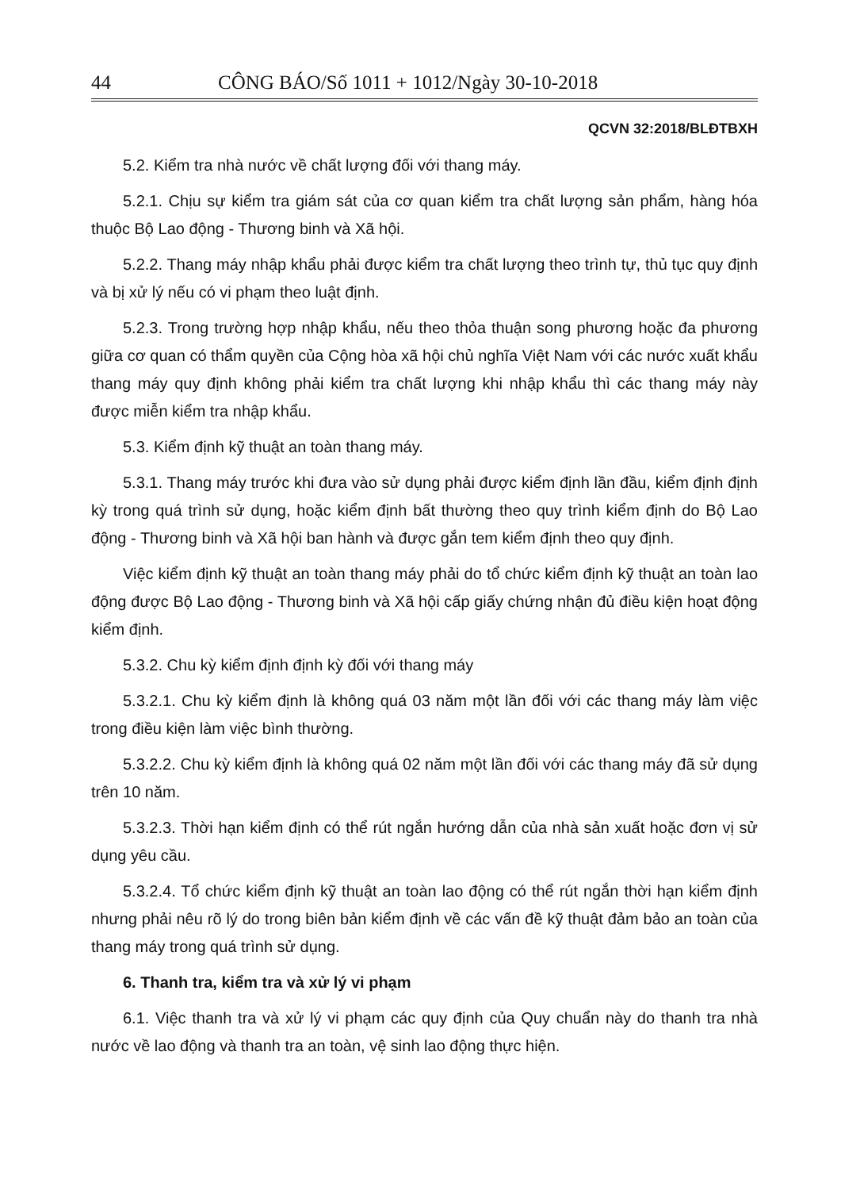44 CÔNG BÁO/Số 1011 + 1012/Ngày 30-10-2018
QCVN 32:2018/BLĐTBXH
5.2. Kiểm tra nhà nước về chất lượng đối với thang máy.
5.2.1. Chịu sự kiểm tra giám sát của cơ quan kiểm tra chất lượng sản phẩm, hàng hóa thuộc Bộ Lao động - Thương binh và Xã hội.
5.2.2. Thang máy nhập khẩu phải được kiểm tra chất lượng theo trình tự, thủ tục quy định và bị xử lý nếu có vi phạm theo luật định.
5.2.3. Trong trường hợp nhập khẩu, nếu theo thỏa thuận song phương hoặc đa phương giữa cơ quan có thẩm quyền của Cộng hòa xã hội chủ nghĩa Việt Nam với các nước xuất khẩu thang máy quy định không phải kiểm tra chất lượng khi nhập khẩu thì các thang máy này được miễn kiểm tra nhập khẩu.
5.3. Kiểm định kỹ thuật an toàn thang máy.
5.3.1. Thang máy trước khi đưa vào sử dụng phải được kiểm định lần đầu, kiểm định định kỳ trong quá trình sử dụng, hoặc kiểm định bất thường theo quy trình kiểm định do Bộ Lao động - Thương binh và Xã hội ban hành và được gắn tem kiểm định theo quy định.
Việc kiểm định kỹ thuật an toàn thang máy phải do tổ chức kiểm định kỹ thuật an toàn lao động được Bộ Lao động - Thương binh và Xã hội cấp giấy chứng nhận đủ điều kiện hoạt động kiểm định.
5.3.2. Chu kỳ kiểm định định kỳ đối với thang máy
5.3.2.1. Chu kỳ kiểm định là không quá 03 năm một lần đối với các thang máy làm việc trong điều kiện làm việc bình thường.
5.3.2.2. Chu kỳ kiểm định là không quá 02 năm một lần đối với các thang máy đã sử dụng trên 10 năm.
5.3.2.3. Thời hạn kiểm định có thể rút ngắn hướng dẫn của nhà sản xuất hoặc đơn vị sử dụng yêu cầu.
5.3.2.4. Tổ chức kiểm định kỹ thuật an toàn lao động có thể rút ngắn thời hạn kiểm định nhưng phải nêu rõ lý do trong biên bản kiểm định về các vấn đề kỹ thuật đảm bảo an toàn của thang máy trong quá trình sử dụng.
6. Thanh tra, kiểm tra và xử lý vi phạm
6.1. Việc thanh tra và xử lý vi phạm các quy định của Quy chuẩn này do thanh tra nhà nước về lao động và thanh tra an toàn, vệ sinh lao động thực hiện.